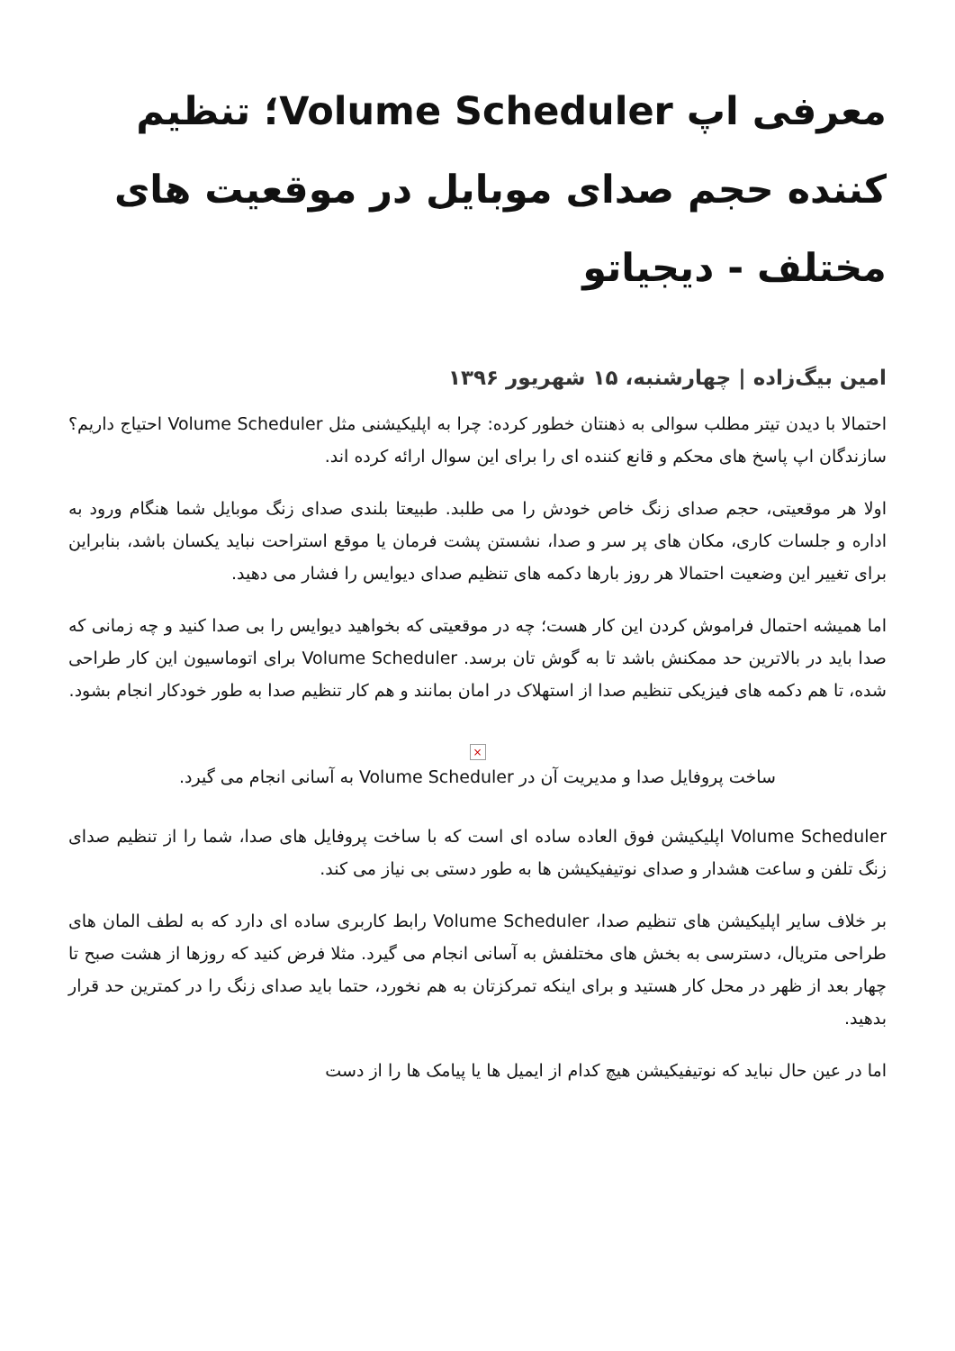معرفی اپ Volume Scheduler؛ تنظیم کننده حجم صدای موبایل در موقعیت های مختلف - دیجیاتو
امین بیگ‌زاده | چهارشنبه، ۱۵ شهریور ۱۳۹۶
احتمالا با دیدن تیتر مطلب سوالی به ذهنتان خطور کرده: چرا به اپلیکیشنی مثل Volume Scheduler احتیاج داریم؟ سازندگان اپ پاسخ های محکم و قانع کننده ای را برای این سوال ارائه کرده اند.
اولا هر موقعیتی، حجم صدای زنگ خاص خودش را می طلبد. طبیعتا بلندی صدای زنگ موبایل شما هنگام ورود به اداره و جلسات کاری، مکان های پر سر و صدا، نشستن پشت فرمان یا موقع استراحت نباید یکسان باشد، بنابراین برای تغییر این وضعیت احتمالا هر روز بارها دکمه های تنظیم صدای دیوایس را فشار می دهید.
اما همیشه احتمال فراموش کردن این کار هست؛ چه در موقعیتی که بخواهید دیوایس را بی صدا کنید و چه زمانی که صدا باید در بالاترین حد ممکنش باشد تا به گوش تان برسد. Volume Scheduler برای اتوماسیون این کار طراحی شده، تا هم دکمه های فیزیکی تنظیم صدا از استهلاک در امان بمانند و هم کار تنظیم صدا به طور خودکار انجام بشود.
×
ساخت پروفایل صدا و مدیریت آن در Volume Scheduler به آسانی انجام می گیرد.
Volume Scheduler اپلیکیشن فوق العاده ساده ای است که با ساخت پروفایل های صدا، شما را از تنظیم صدای زنگ تلفن و ساعت هشدار و صدای نوتیفیکیشن ها به طور دستی بی نیاز می کند.
بر خلاف سایر اپلیکیشن های تنظیم صدا، Volume Scheduler رابط کاربری ساده ای دارد که به لطف المان های طراحی متریال، دسترسی به بخش های مختلفش به آسانی انجام می گیرد. مثلا فرض کنید که روزها از هشت صبح تا چهار بعد از ظهر در محل کار هستید و برای اینکه تمرکزتان به هم نخورد، حتما باید صدای زنگ را در کمترین حد قرار بدهید.
اما در عین حال نباید که نوتیفیکیشن هیچ کدام از ایمیل ها یا پیامک ها را از دست